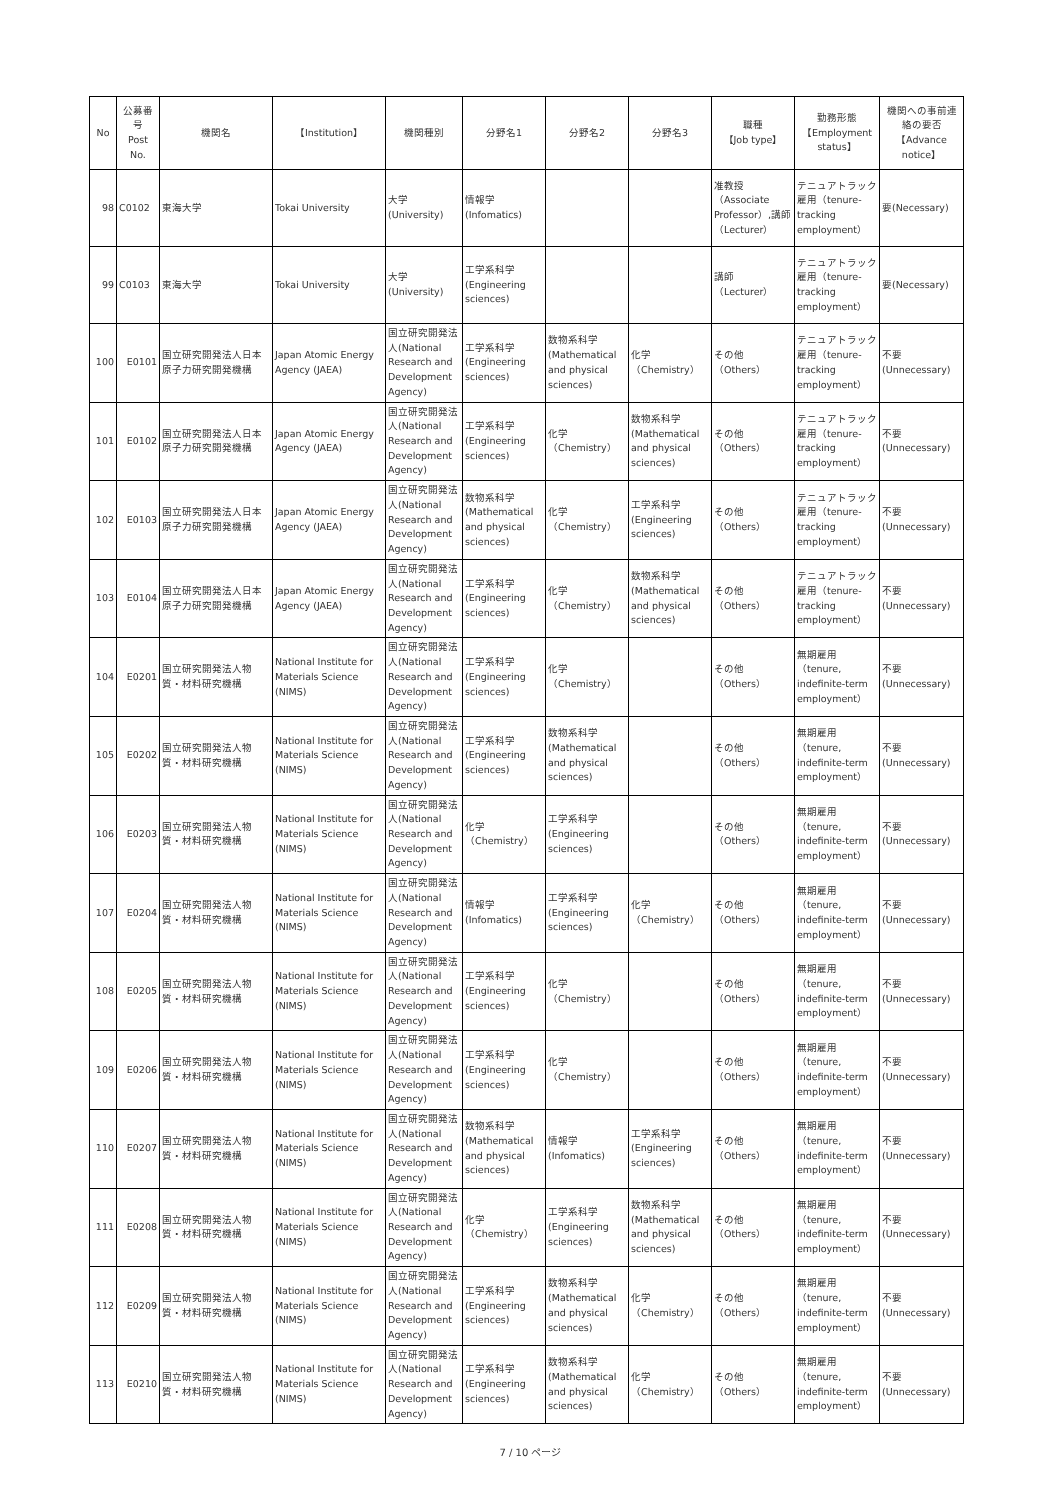| No | 公募番号 Post No. | 機関名 | 【Institution】 | 機関種別 | 分野名1 | 分野名2 | 分野名3 | 職種 【Job type】 | 勤務形態 【Employment status】 | 機関への事前連絡の要否 【Advance notice】 |
| --- | --- | --- | --- | --- | --- | --- | --- | --- | --- | --- |
| 98 | C0102 | 東海大学 | Tokai University | 大学(University) | 情報学 (Infomatics) | | | 准教授（Associate Professor）,講師（Lecturer） | テニュアトラック雇用（tenure-tracking employment） | 要(Necessary) |
| 99 | C0103 | 東海大学 | Tokai University | 大学(University) | 工学系科学 (Engineering sciences) | | | 講師（Lecturer） | テニュアトラック雇用（tenure-tracking employment） | 要(Necessary) |
| 100 | E0101 | 国立研究開発法人日本原子力研究開発機構 | Japan Atomic Energy Agency (JAEA) | 国立研究開発法人(National Research and Development Agency) | 工学系科学 (Engineering sciences) | 数物系科学 (Mathematical and physical sciences) | 化学（Chemistry） | その他（Others） | テニュアトラック雇用（tenure-tracking employment） | 不要(Unnecessary) |
| 101 | E0102 | 国立研究開発法人日本原子力研究開発機構 | Japan Atomic Energy Agency (JAEA) | 国立研究開発法人(National Research and Development Agency) | 工学系科学 (Engineering sciences) | 化学（Chemistry） | 数物系科学 (Mathematical and physical sciences) | その他（Others） | テニュアトラック雇用（tenure-tracking employment） | 不要(Unnecessary) |
| 102 | E0103 | 国立研究開発法人日本原子力研究開発機構 | Japan Atomic Energy Agency (JAEA) | 国立研究開発法人(National Research and Development Agency) | 数物系科学 (Mathematical and physical sciences) | 化学（Chemistry） | 工学系科学 (Engineering sciences) | その他（Others） | テニュアトラック雇用（tenure-tracking employment） | 不要(Unnecessary) |
| 103 | E0104 | 国立研究開発法人日本原子力研究開発機構 | Japan Atomic Energy Agency (JAEA) | 国立研究開発法人(National Research and Development Agency) | 工学系科学 (Engineering sciences) | 化学（Chemistry） | 数物系科学 (Mathematical and physical sciences) | その他（Others） | テニュアトラック雇用（tenure-tracking employment） | 不要(Unnecessary) |
| 104 | E0201 | 国立研究開発法人物質・材料研究機構 | National Institute for Materials Science (NIMS) | 国立研究開発法人(National Research and Development Agency) | 工学系科学 (Engineering sciences) | 化学（Chemistry） | | その他（Others） | 無期雇用（tenure, indefinite-term employment） | 不要(Unnecessary) |
| 105 | E0202 | 国立研究開発法人物質・材料研究機構 | National Institute for Materials Science (NIMS) | 国立研究開発法人(National Research and Development Agency) | 工学系科学 (Engineering sciences) | 数物系科学 (Mathematical and physical sciences) | | その他（Others） | 無期雇用（tenure, indefinite-term employment） | 不要(Unnecessary) |
| 106 | E0203 | 国立研究開発法人物質・材料研究機構 | National Institute for Materials Science (NIMS) | 国立研究開発法人(National Research and Development Agency) | 化学（Chemistry） | 工学系科学 (Engineering sciences) | | その他（Others） | 無期雇用（tenure, indefinite-term employment） | 不要(Unnecessary) |
| 107 | E0204 | 国立研究開発法人物質・材料研究機構 | National Institute for Materials Science (NIMS) | 国立研究開発法人(National Research and Development Agency) | 情報学 (Infomatics) | 工学系科学 (Engineering sciences) | 化学（Chemistry） | その他（Others） | 無期雇用（tenure, indefinite-term employment） | 不要(Unnecessary) |
| 108 | E0205 | 国立研究開発法人物質・材料研究機構 | National Institute for Materials Science (NIMS) | 国立研究開発法人(National Research and Development Agency) | 工学系科学 (Engineering sciences) | 化学（Chemistry） | | その他（Others） | 無期雇用（tenure, indefinite-term employment） | 不要(Unnecessary) |
| 109 | E0206 | 国立研究開発法人物質・材料研究機構 | National Institute for Materials Science (NIMS) | 国立研究開発法人(National Research and Development Agency) | 工学系科学 (Engineering sciences) | 化学（Chemistry） | | その他（Others） | 無期雇用（tenure, indefinite-term employment） | 不要(Unnecessary) |
| 110 | E0207 | 国立研究開発法人物質・材料研究機構 | National Institute for Materials Science (NIMS) | 国立研究開発法人(National Research and Development Agency) | 数物系科学 (Mathematical and physical sciences) | 情報学 (Infomatics) | 工学系科学 (Engineering sciences) | その他（Others） | 無期雇用（tenure, indefinite-term employment） | 不要(Unnecessary) |
| 111 | E0208 | 国立研究開発法人物質・材料研究機構 | National Institute for Materials Science (NIMS) | 国立研究開発法人(National Research and Development Agency) | 化学（Chemistry） | 工学系科学 (Engineering sciences) | 数物系科学 (Mathematical and physical sciences) | その他（Others） | 無期雇用（tenure, indefinite-term employment） | 不要(Unnecessary) |
| 112 | E0209 | 国立研究開発法人物質・材料研究機構 | National Institute for Materials Science (NIMS) | 国立研究開発法人(National Research and Development Agency) | 工学系科学 (Engineering sciences) | 数物系科学 (Mathematical and physical sciences) | 化学（Chemistry） | その他（Others） | 無期雇用（tenure, indefinite-term employment） | 不要(Unnecessary) |
| 113 | E0210 | 国立研究開発法人物質・材料研究機構 | National Institute for Materials Science (NIMS) | 国立研究開発法人(National Research and Development Agency) | 工学系科学 (Engineering sciences) | 数物系科学 (Mathematical and physical sciences) | 化学（Chemistry） | その他（Others） | 無期雇用（tenure, indefinite-term employment） | 不要(Unnecessary) |
7 / 10 ページ